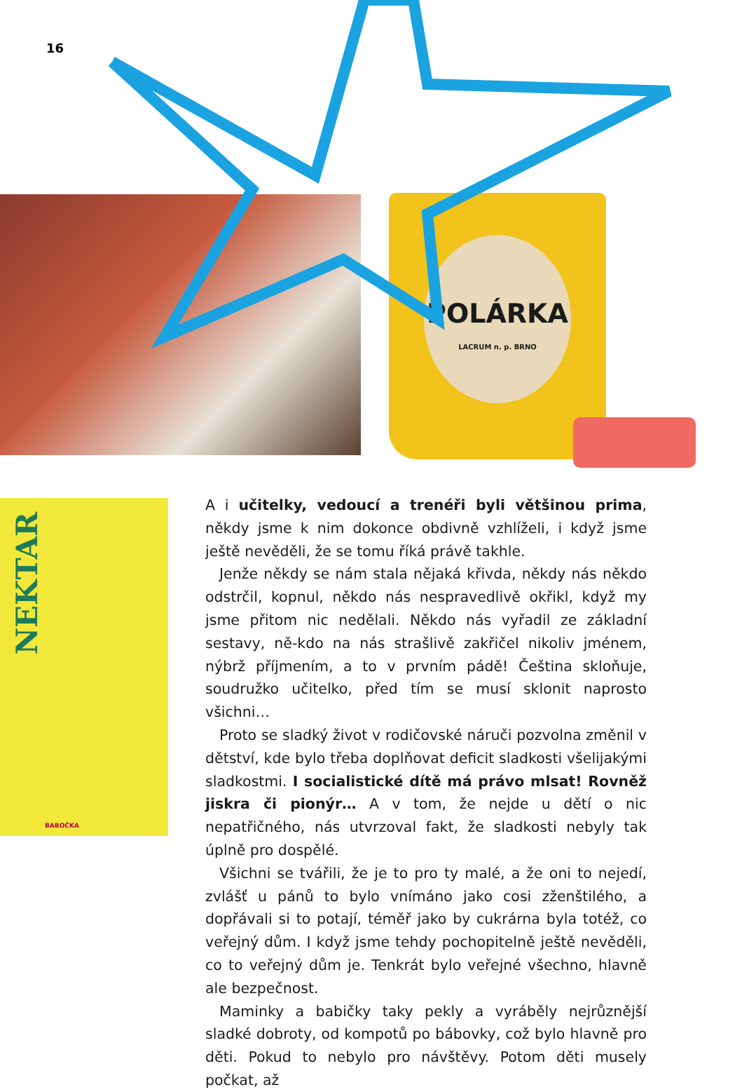16
POLÁRKA
LACRUM n. p. BRNO
NEKTAR
BABOČKA
A i učitelky, vedoucí a trenéři byli většinou prima, někdy jsme k nim dokonce obdivně vzhlíželi, i když jsme ještě nevěděli, že se tomu říká právě takhle.
Jenže někdy se nám stala nějaká křivda, někdy nás někdo odstrčil, kopnul, někdo nás nespravedlivě okřikl, když my jsme přitom nic nedělali. Někdo nás vyřadil ze základní sestavy, ně-kdo na nás strašlivě zakřičel nikoliv jménem, nýbrž příjmením, a to v prvním pádě! Čeština skloňuje, soudružko učitelko, před tím se musí sklonit naprosto všichni…
Proto se sladký život v rodičovské náruči pozvolna změnil v dětství, kde bylo třeba doplňovat deficit sladkosti všelijakými sladkostmi. I socialistické dítě má právo mlsat! Rovněž jiskra či pionýr… A v tom, že nejde u dětí o nic nepatřičného, nás utvrzoval fakt, že sladkosti nebyly tak úplně pro dospělé.
Všichni se tvářili, že je to pro ty malé, a že oni to nejedí, zvlášť u pánů to bylo vnímáno jako cosi zženštilého, a dopřávali si to potají, téměř jako by cukrárna byla totéž, co veřejný dům. I když jsme tehdy pochopitelně ještě nevěděli, co to veřejný dům je. Tenkrát bylo veřejné všechno, hlavně ale bezpečnost.
Maminky a babičky taky pekly a vyráběly nejrůznější sladké dobroty, od kompotů po bábovky, což bylo hlavně pro děti. Pokud to nebylo pro návštěvy. Potom děti musely počkat, až